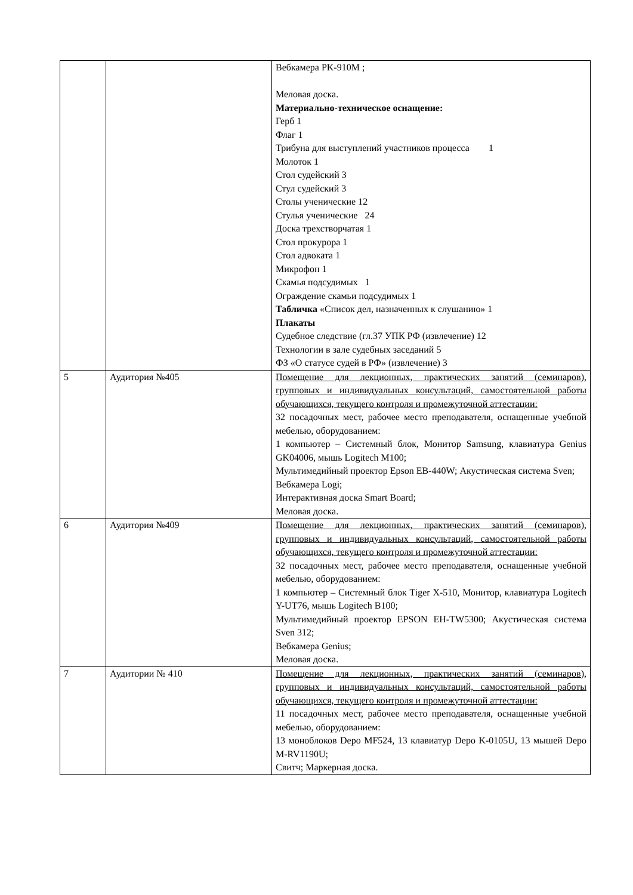| | | Вебкамера PK-910M ; Меловая доска. Материально-техническое оснащение: Герб 1 Флаг 1 Трибуна для выступлений участников процесса 1 Молоток 1 Стол судейский 3 Стул судейский 3 Столы ученические 12 Стулья ученические 24 Доска трехстворчатая 1 Стол прокурора 1 Стол адвоката 1 Микрофон 1 Скамья подсудимых 1 Ограждение скамьи подсудимых 1 Табличка «Список дел, назначенных к слушанию» 1 Плакаты Судебное следствие (гл.37 УПК РФ (извлечение) 12 Технологии в зале судебных заседаний 5 ФЗ «О статусе судей в РФ» (извлечение) 3 |
| 5 | Аудитория №405 | Помещение для лекционных, практических занятий (семинаров), групповых и индивидуальных консультаций, самостоятельной работы обучающихся, текущего контроля и промежуточной аттестации: 32 посадочных мест, рабочее место преподавателя, оснащенные учебной мебелью, оборудованием: 1 компьютер – Системный блок, Монитор Samsung, клавиатура Genius GK04006, мышь Logitech M100; Мультимедийный проектор Epson EB-440W; Акустическая система Sven; Вебкамера Logi; Интерактивная доска Smart Board; Меловая доска. |
| 6 | Аудитория №409 | Помещение для лекционных, практических занятий (семинаров), групповых и индивидуальных консультаций, самостоятельной работы обучающихся, текущего контроля и промежуточной аттестации: 32 посадочных мест, рабочее место преподавателя, оснащенные учебной мебелью, оборудованием: 1 компьютер – Системный блок Tiger X-510, Монитор, клавиатура Logitech Y-UT76, мышь Logitech B100; Мультимедийный проектор EPSON EH-TW5300; Акустическая система Sven 312; Вебкамера Genius; Меловая доска. |
| 7 | Аудитории № 410 | Помещение для лекционных, практических занятий (семинаров), групповых и индивидуальных консультаций, самостоятельной работы обучающихся, текущего контроля и промежуточной аттестации: 11 посадочных мест, рабочее место преподавателя, оснащенные учебной мебелью, оборудованием: 13 моноблоков Depo MF524, 13 клавиатур Depo K-0105U, 13 мышей Depo M-RV1190U; Свитч; Маркерная доска. |